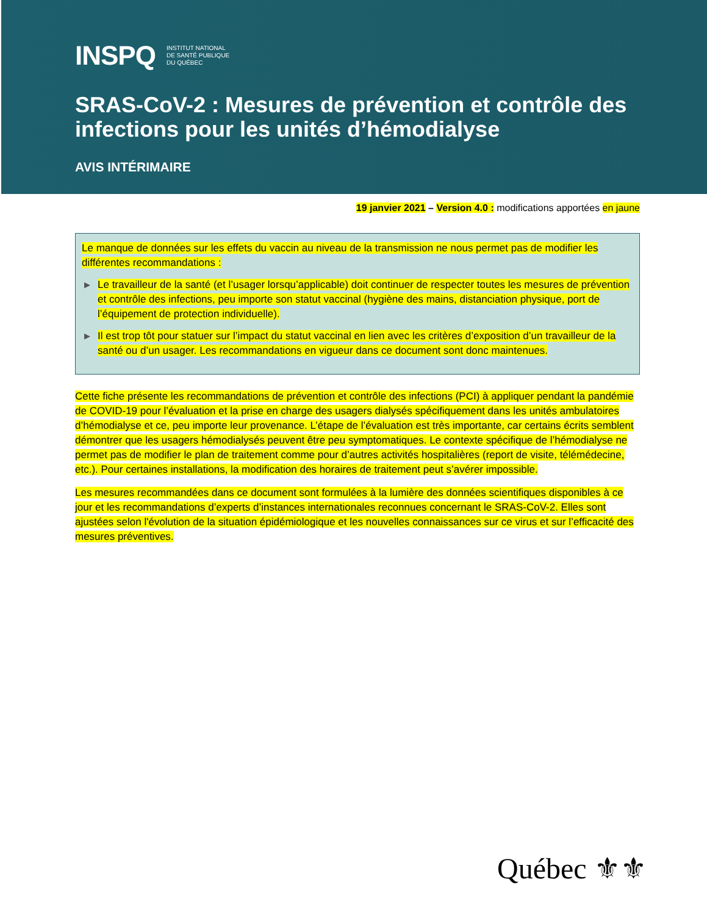INSPQ INSTITUT NATIONAL
DE SANTÉ PUBLIQUE
DU QUÉBEC
SRAS-CoV-2 : Mesures de prévention et contrôle des infections pour les unités d’hémodialyse
AVIS INTÉRIMAIRE
19 janvier 2021 – Version 4.0 : modifications apportées en jaune
Le manque de données sur les effets du vaccin au niveau de la transmission ne nous permet pas de modifier les différentes recommandations :
▶ Le travailleur de la santé (et l’usager lorsqu’applicable) doit continuer de respecter toutes les mesures de prévention et contrôle des infections, peu importe son statut vaccinal (hygiène des mains, distanciation physique, port de l’équipement de protection individuelle).
▶ Il est trop tôt pour statuer sur l’impact du statut vaccinal en lien avec les critères d’exposition d’un travailleur de la santé ou d’un usager. Les recommandations en vigueur dans ce document sont donc maintenues.
Cette fiche présente les recommandations de prévention et contrôle des infections (PCI) à appliquer pendant la pandémie de COVID-19 pour l’évaluation et la prise en charge des usagers dialysés spécifiquement dans les unités ambulatoires d’hémodialyse et ce, peu importe leur provenance. L’étape de l’évaluation est très importante, car certains écrits semblent démontrer que les usagers hémodialysés peuvent être peu symptomatiques. Le contexte spécifique de l’hémodialyse ne permet pas de modifier le plan de traitement comme pour d’autres activités hospitalières (report de visite, télémédecine, etc.). Pour certaines installations, la modification des horaires de traitement peut s’avérer impossible.
Les mesures recommandées dans ce document sont formulées à la lumière des données scientifiques disponibles à ce jour et les recommandations d’experts d’instances internationales reconnues concernant le SRAS-CoV-2. Elles sont ajustées selon l'évolution de la situation épidémiologique et les nouvelles connaissances sur ce virus et sur l’efficacité des mesures préventives.
Québec ⚜⚜